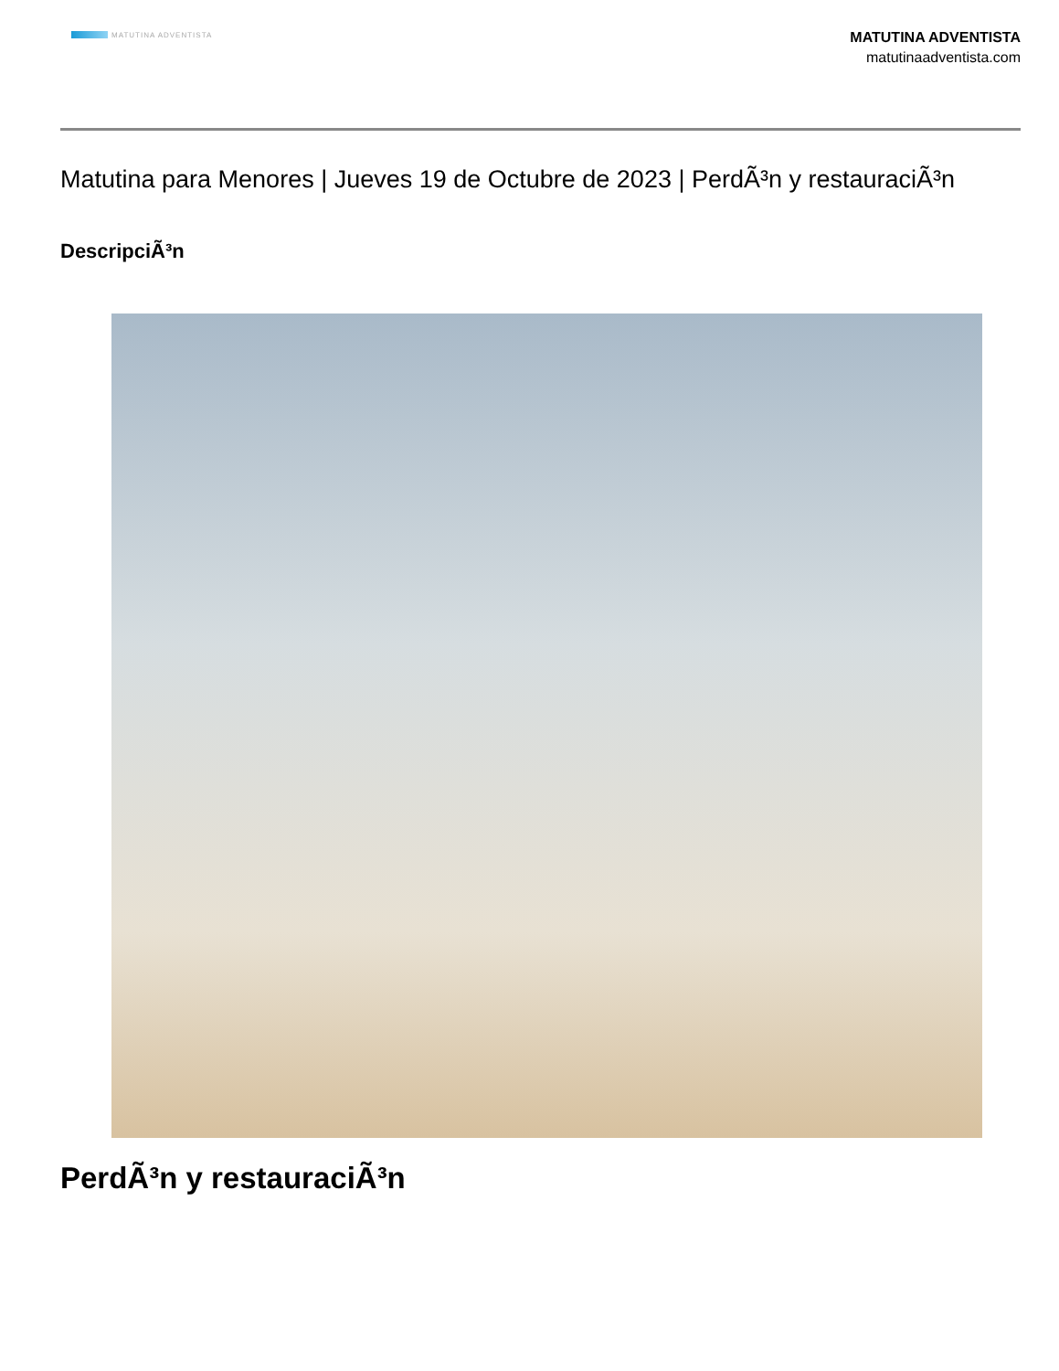MATUTINA ADVENTISTA
MATUTINA ADVENTISTA
matutinaadventista.com
Matutina para Menores | Jueves 19 de Octubre de 2023 | PerdÃ³n y restauraciÃ³n
DescripciÃ³n
PerdÃ³n y restauraciÃ³n